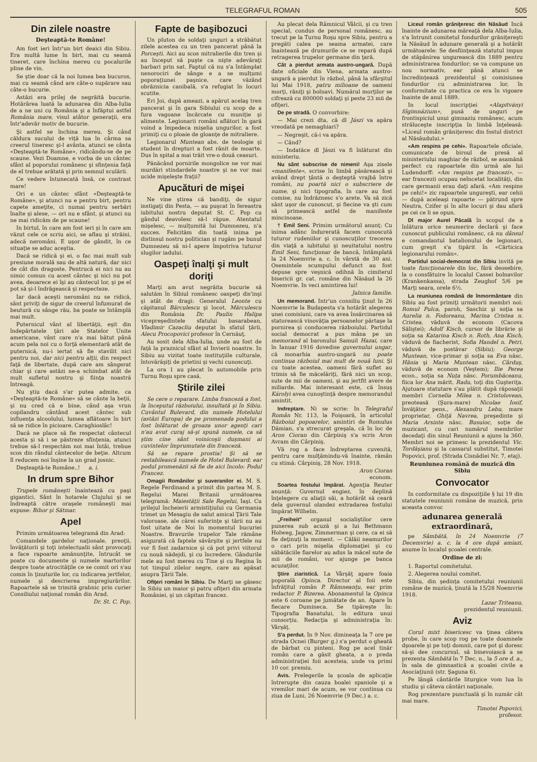TELEGRAFUL ROMAN 505
Din zilele noastre
Deşteaptă-te Române!
Am fost ieri într'un birt deaici din Sibiu. Era multă lume în birt, mai cu seamă tineret, care închina mereu cu pocalurile pline de vin.
Se ştie doar că la noi lumea bea bucuros, mai cu seamă când are câte-o supărare sau câte-o bucurie.
Astăzi era prilej de negrăită bucurie. Hotărârea luată la adunarea din Alba-Iulia de a ne uni cu România şi a înfăptui astfel România mare, visul atâtor generaţii, era într'adevăr motiv de bucurie.
Şi astfel se închina mereu. Şi când căldura sucului de viţă lua în cârma sa creerul tineresc şi-l avânta, atunci se cânta «Deşteaptă-te Române», ridicându-se de pe scaune. Vezi Doamne, e vorba de un cântec sfânt al poporului românesc şi sfinţenia faţă de el trebue arătată şi prin semnul sculării.
Ce vedere întunecată însă, ce contrast mare!
Ori e un cântec sfânt «Deşteaptă-te Române», şi atunci nu e pentru birt, pentru capete ameţite, ci numai pentru serbări înalte şi alese, — ori nu e sfânt, şi atunci nu ne mai ridicăm de pe scaune!
In birtul, în care am fost ieri şi în care am văzut cele ce scriu aici, se aflau şi străini, adecă neromâni. E uşor de gândit, în ce situaţie se aduc aceştia.
Dacă se ridică şi ei, o fac mai mult sub presiune morală sau de altă natură, dar nici de cât din dragoste. Pentrucă ei nici nu au nimic comun cu acest cântec şi nici nu pot avea, deoarece ei îşi au cântecul lor, şi pe el pot să şi-l îndrăgească şi respecteze.
Iar dacă aceşti neromâni nu se ridică, sânt priviţi de sigur de creerul înfumurat de beutură cu sânge rău, ba poate se întâmplă mai mult.
Puternicul vânt al libertăţii, eşit din îndepărtatele ţări ale Statelor Unite americane, vânt care n'a mai bătut până acum pela noi cu o forţă elementară atât de puternică, nu-i iertat să fie stavilit nici pentru noi, dar nici pentru alţii, din respect faţă de libertate, după care am sângerat chiar şi care astăzi ne-a schimbat atât de mult sufletul nostru şi fiinţa noastră întreagă.
Nu ştiu dacă s'ar putea admite, ca «Deşteaptă-te Române» să se cânte la beţii, şi nu cred că e bine, când aşa vrun copilandru cântând acest cântec sub influenţa alcoolului, lumea aflătoare în birt să se ridice în picioare. Caraghioslâc!
Dacă ne place să fie respectat cântecul acesta şi să i se păstreze sfinţenia, atunci trebue să-l respectăm noi mai întâi, trebue scos din rândul cântecelor de beţie. Altcum îl reducem noi înşine la un grad josnic.
Deşteaptă-te Române..! a. i.
In drum spre Bihor
Trupele româneşti înaintează cu paşi gigantici. Sânt în hotarele Clujului şi se îndreaptă către oraşele româneşti mai expuse: Bihor şi Sătmar.
Apel
Primim următoarea telegramă din Arad:
Comandele gardelor naţionale, preoţii, învăţătorii şi toţi intelectualii sânt provocaţi a face rapoarte amănunţite, întrucât se poate cu documente şi numele martorilor despre toate atrocităţile ce se comit ori s'au comis în ţinuturile lor, cu indicarea jertfelor, numele şi descrierea impregiurărilor. Rapoartele să se trimită grabnic prin curier Consiliului naţional român din Arad.
Dr. St. C. Pop.
Fapte de başibozuci
Un pluton de soldaţi unguri a străbătut zilele acestea cu un tren pancerat până la Porceşti. Aici au scos mitralierile din tren şi au început să puşte ca nişte adevăraţi barbari prin sat. Faptul că nu s'a întâmplat nenorociri de sânge e a se mulţumi poporaţiunei paşnice, care văzând obrăznicia canibală, s'a refugiat în locuri scutite.
Eri Joi, după ameazi, a apărut acelaş tren pancerat şi în gara Sibiului cu scop de a fura vagoane încărcate cu muniţie şi alimente. Legionarii români aflători în gară voind a împedeca mişelia ungurilor, a fost primiţi cu o ploaie de gloanţe de mitraliere.
Legionarul Muntean abs. de teologie şi student în drepturi a fost rănit de moarte. Dus în spital a mai trăit vre-o două ceasuri.
Pănăcând pornirile mongolice ne vor mai murdări stindardele noastre şi ne vor mai ucide mişeleşte fraţii?
Apucături de mişei
Ne vine ştirea că bandiţi, de sigur instigaţi din Pesta, — au puşcat în fereastra iubitului nostru deputat St. C. Pop cu gândul deavolesc să-l răpue. Atentatul mişelesc, — mulţumită lui Dumnezeu, n'a succes. Felicităm din toată inima pe distinsul nostru politician şi rugăm pe bunul Dumnezeu să ni-l apere împotriva tuturor slugilor iadului.
Oaspeţi înalţi şi mult doriţi
Marţi am avut negrăita bucurie să salutăm în Sibiul românesc oaspeţi dis'inşi şi atât de dragi: Generalul Leonte cu căpitanul Bărculescu şi locot. Mărculescu din România Dr. Paulin Halipa vicepreşedintele sfatului basarabean, Vladimir Cazacliu deputat în sfatul ţării, Alecu Procopovici profesor în Cernăuţ.
Au sosit dela Alba-Iulia, unde au fost de faţă la praznicul sfânt al Invierii noastre. In Sibiu au vizitat toate instituţiile culturale, întovărăşiţi de prietini şi vechi cunoscuţi.
La ora 1 au plecat în automobile prin Turnu Roşu spre casă.
Ştirile zilei
Se cere o reparare. Limba franceză a fost, la începutul războiului, insultată şi în Sibiu. Cuvântul Bulevard, din numele Hotelului (astăzi Europa) de pe promenada podului a fost înlăturat de groaza unor agenţi cari n'au avut curaj să-şi spună numele, ca să ştim cine sânt voinicoşii duşmani ai cuvintelor împrumutate din franceză.
Să se repare prostia! Şi să se restabilească numele de Hotel Bulevard; ear podul promenăzii să fie de aici încolo: Podul Francez.
Omagii Românilor şi suveranilor ei. M. S. Regele Ferdinand a primit din partea M. S. Regelui Marei Britanii următoarea telegramă: Maiestăţii Sale Regelui, Iaşi. Cu prilejul încheierii armistiţiului cu Germania trimet un Mesagiu de salut amical Ţării Tale valoroase, ale cărei suferinţe şi tării nu au fost uitate de Noi în momentul bucuriei Noastre. Bravurile trupelor Tale rămâne asigurată că faptele săvârşite şi jertfele nu vor fi fost zadarnice şi că pot privi viitorul cu nouă nădejdi, şi cu încredere. Gândurile mele au fost mereu cu Tine şi cu Regina în tot timpul zilelor negre, care au apăsat asupra Ţării Tale.
Ofiţeri români în Sibiu. De Marţi se găsesc în Sibiu un maior şi patru ofiţeri din armata României, şi un căpitan francez.
Au plecat dela Râmnicul Vâlcii, şi cu tren special, condus de personal românesc, au trecut pe la Turnu Roşu spre Sibiu, pentru a pregăti calea pe seama armatei, care înaintează pe drumurile ce se repară după retragerea trupelor germane din ţară.
Cât a pierdut armata austro-ungară. După date oficiale din Viena, armata austro-ungară a pierdut în războl, până la sfârşitul lui Mai 1918, patru milioane de oameni morţi, răniţi şi bolnavi. Numărul morţilor se cifrează cu 800000 soldaţi şi peste 23 mii de ofiţeri.
De pe stradă. O convorbire:
— Mai crezi dta, că dl Jászi va apăra vreodată pe nemaghiari?
— Negreşit, că-i va apăra.
— Când?
— Indatăce dl Jászi va fi înlăturat din ministeriu.
Nu sânt subscrise de nimeni! Aşa zisele «manifeste», scrise în limbă păsărească şi având drept ţântă o deşteptă vrajbă între români, nu poartă nici o subscriere de nume, şi nici tipografia, în care au fost comise, nu îndrăznesc s'o arete. Va să zică sânt uşor de cunoscut, şi fiecine va şti cum să primească astfel de manifeste mincinoase.
† Emil Seni. Primim următorul anunţ: Cu inima adânc îndurerată facem cunoscută tuturor rudeniilor şi cunoscuţilor trecerea din viaţă a iubitului şi neuitatului nostru Emil Seni, funcţionar de bancă, întâmplată la 24 Noemvrie a. c. în vârstă de 30 ani. Osemintele scumpului defunct au fost depuse spre veşnică odihnă în cimiterul bisericii gr. cat. române din Năsăud la 26 Noemvrie. In veci amintirea lui!
Jalnica familie.
Un memorand. Intr'un consiliu ţinut în 26 Noemvrie la Budapesta s'a hotărât alegerea unei comisiuni, care va avea însărcinarea să statorească vinovăţia persoanelor părtaşe la pornirea şi conducerea războiului. Partidul social democrat a pus mâna pe un memorand al baronului Samuil Hazai, care în Ianuar 1916 dovedise guvernului ungar, că monarhia austro-ungară nu poate continua războiul mai mult de nouă luni. Şi cu toate acestea, oameni fără suflet au trimis să fie măcelăriţi, fără nici un scop, sute de mii de oameni, şi au jertfit avere de miliarde. Mai interesant este, că însuş Károlyi avea cunoştinţă despre memorandul amintit.
Indreptare. Ni se scrie: In Telegraful Român Nr. 113, la Foişoară, în articolul Războiul popoarelor, amintiri de Romulus Dămian, s'a strecurat greşala, că în loc de Aron Cioran din Cârpiniş s'a scris Aron Avram din Cârpiniş.
Vă rog a face îndreptarea cuvenită, pentru care mulţămindu-vă înainte, rămân cu stimă: Cârpiniş, 28 Nov. 1918.
Aron Cioran
econom.
Soartea fostului împărat. Agenţia Reuter anunţă: Guvernul engiez, în deplină înţelegere cu aliaţii săi, a hotărât să ceară dela guvernul olandez extradarea fostului împărat Wilhelm.
„Freiheit" organul socialiştilor cere punerea sub acuză şi a lui Bethmann Holweg, Jagow, Zimmerman şi cere, ca ei să fie deţinuţi la moment. — Călăii neamurilor o cari prin mişelia diplomaţiei şi cu săbătăciile fiarelor au adus la măcel sute de mii de români, vor ajunge pe banca acuzaţilor.
Ştire ziaristică. La Vârşăţ apare foaia poporală Opinca. Director al foii este înfrăţitul român P. Râmneanţu, ear prim redactor P. Bizerea. Abonamentul la Opinca este 6 coroane pe jumătate de an. Apare în fiecare Dumineca. Se tipăreşte în: Tipografia Banatului, în editura unui consorţiu. Redacţia şi administraţia în: Vârşăţ.
S'a perdut. In 9 Nov. dimineaţa la 7 ore pe strada Ocnei (Burger g.) s'a perdut o gheată de bărbat cu pinteni. Rog pe acel tinăr român care a găsit gheata, a o preda administraţiei foii acesteia, unde va primi 10 cor. premiu.
Avis. Prelegerile la şcoala de aplicaţie întrerupte din cauza boalei spaniole şi a vremilor mari de acum, se vor continua cu ziua de Luni, 26 Noemvrie (9 Dec.) a. c.
Liceul român grăniţeresc din Năsăud Incă înainte de adunarea măreaţă dela Alba-Iulia, s'a întrunit comitetul fondurilor grăniţereşti la Năsăud în adunare generală şi a hotărât următoarele: Se desfiinţează statutul impus de stăpânirea ungurească din 1889 pentru administrarea fondurilor; se va compune un nou normativ, ear până atunci se încredinţează prezidentul şi comisiunea fondurilor cu administrarea lor, în conformitate cu practica ce era în vigoare înainte de anul 1889.
In locul inscripţiei «Alapitványi főgimnázium», pusă de unguri pe frontispiciul unui gimnaziu românesc, acum străluceşte inscripţia în limbă înţeleasă: «Liceul român grăniţeresc din fostul district al Năsăudului.»
«Am respins pe cehi». Rapoartele oficiale, comunicate de biroul de presă al ministeriului maghiar de războl, se asamănă perfect cu rapoartele din urmă ale lui Ludendorff: «Am respins pe francezi», — ear francezii ocupau neîncetat localităţi, din care germanii erau daţi afară. «Am respins pe cehi!» zic rapoartele ungureşti, ear cehii — după aceleaşi rapoarte — pătrund spre Neutra, Czifer şi în alte locuri şi dau afară pe cei ce li se opun.
Dl major Aurel Păcală în scopul de a înlătura orice neumerire declară şi face cunoscut publicului românesc, că nu dânsul e comandantul batalionului de legionari, cum greşit s'a tipărit în «Cărticica legionarului român».
Partidul social-democrat din Sibiu invită pe toate funcţionarele din loc, fără deosebire, la o consfătuire în localul Cassei bolnavilor (Krankenkassa), strada Zeughof 5/6 pe Marţi seara, orele 6½.
La reuniunea română de înmormântare din Sibiu au fost primiţi următorii membri noi: Romul Pulca, paroh, Saschiz şi soţia sa Aurelia n. Fodoreanu, Marina Cristea n. Cristea, văduvă de econom (Cacova Săliştei); Adolf Kisch, cursor de librărie şi soţia sa Katarina Kisch n. Roth, Ana Kisch, văduvă de fiacherist, Sofia Handel n. Petri, văduvă de postăvar (Sibiu); George Muntean, vice-primar şi soţia sa Eva născ. Hânia şi Maria Muntean născ. Cârduş, văduvă de econom (Veştem); Ilie Perea econ., soţia sa Nuţa născ. Porumbăceanu, fiica lor Ana mărit. Radu, toţi din Guşteriţa. Ajutoare statutare s'au plătit după răposaţii membri Cornelia Milea n. Cristolovean, preoteasă (Şura-mare) Nicolae Iosif, învăţător pens., Alexandru Lebu, mare proprietar, Ghiţă Navrea, preşedinte şi Maria Arsinte născ. Busuioc, soţie de muzicant, cu cari numărul membrilor decedaţi din sinul Reuniunii a ajuns la 360. Membri noi se primesc la prezidentul Vic. Tordăşianu şi la cassarul substitut, Timotei Popovici, prof. (Strada Cisnădiei Nr. 7, etaj).
Reuniunea română de muzică din Sibiu
Convocator
In conformitate cu dispoziţiile § lui 19 din statutele reuniunii române de muzică, prin aceasta convoc
adunarea generală extraordinară,
pe Sâmbătă, în 24 Noemvrie (7 Decemvrie) a. c. la 4 ore după amiazi, anume în localul şcoalei centrale.
Ordine de zi:
1. Raportul comitetului.
2. Alegerea noului comitet.
Sibiu, din şedinţa comitetului reuniunii române de muzică, ţinută la 15/28 Noemvrie 1918.
Lazar Triteanu,
prezidentul reuniunii.
Aviz
Corul mixt bisericesc va ţinea câteva probe, în care scop rog pe toate doamnele dşoarele şi pe toţi domnii, care pot şi doresc să-şi dee concursul, să binevoiască a se prezenta Sâmbătă în 7 Dec. n., la 5 ore d. a., în sala de gimnastică a şcoalei civile a Asociaţiunii (str. Şaguna 6).
Pe lângă cântările liturgice vom lua în studiu şi câteva cântări naţionale.
Rog prezentare punctuală şi în număr cât mai mare.
Timotei Popovici,
profesor.